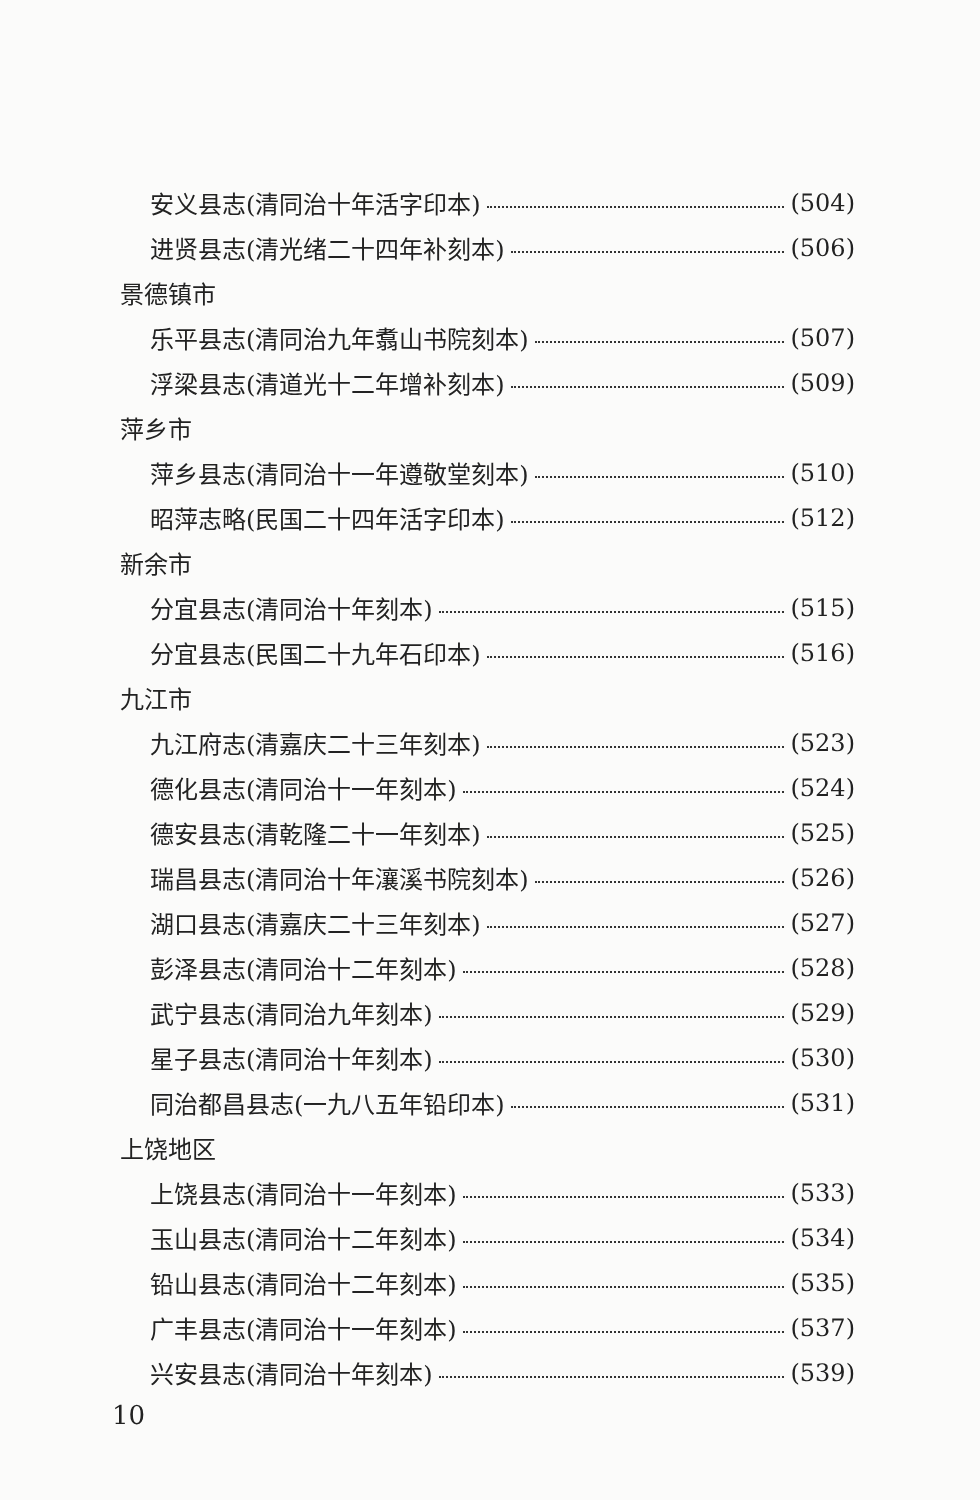安义县志(清同治十年活字印本) (504)
进贤县志(清光绪二十四年补刻本) (506)
景德镇市
乐平县志(清同治九年翥山书院刻本) (507)
浮梁县志(清道光十二年增补刻本) (509)
萍乡市
萍乡县志(清同治十一年遵敬堂刻本) (510)
昭萍志略(民国二十四年活字印本) (512)
新余市
分宜县志(清同治十年刻本) (515)
分宜县志(民国二十九年石印本) (516)
九江市
九江府志(清嘉庆二十三年刻本) (523)
德化县志(清同治十一年刻本) (524)
德安县志(清乾隆二十一年刻本) (525)
瑞昌县志(清同治十年瀼溪书院刻本) (526)
湖口县志(清嘉庆二十三年刻本) (527)
彭泽县志(清同治十二年刻本) (528)
武宁县志(清同治九年刻本) (529)
星子县志(清同治十年刻本) (530)
同治都昌县志(一九八五年铅印本) (531)
上饶地区
上饶县志(清同治十一年刻本) (533)
玉山县志(清同治十二年刻本) (534)
铅山县志(清同治十二年刻本) (535)
广丰县志(清同治十一年刻本) (537)
兴安县志(清同治十年刻本) (539)
10